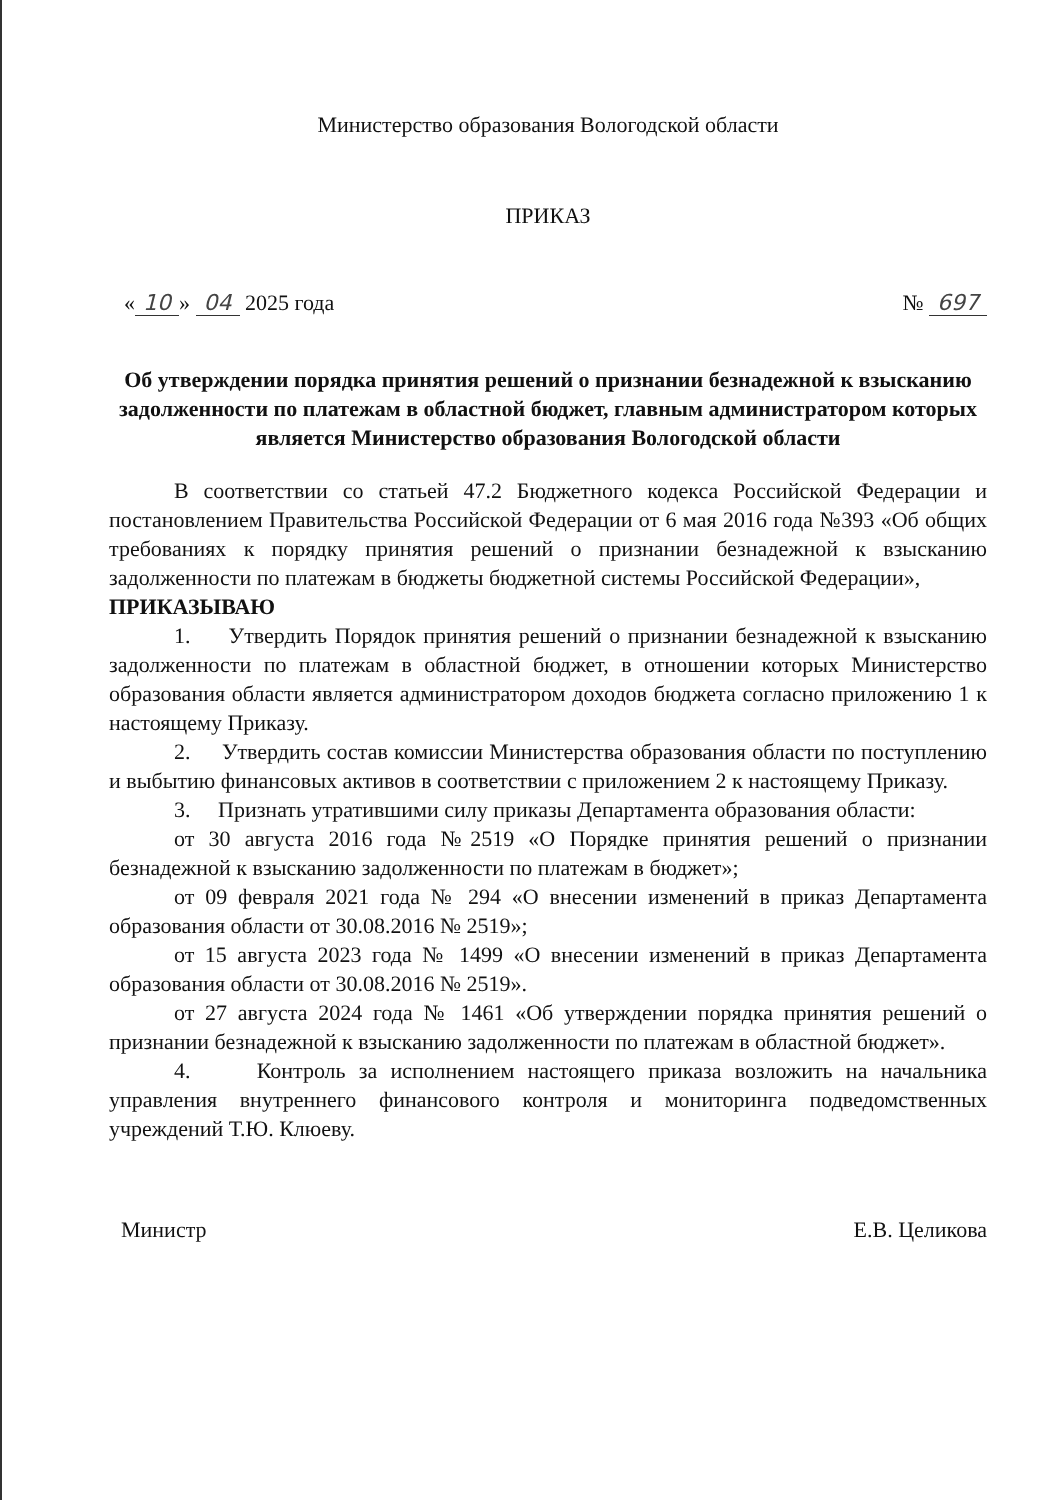Министерство образования Вологодской области
ПРИКАЗ
« 10 » 04 2025 года № 697
Об утверждении порядка принятия решений о признании безнадежной к взысканию задолженности по платежам в областной бюджет, главным администратором которых является Министерство образования Вологодской области
В соответствии со статьей 47.2 Бюджетного кодекса Российской Федерации и постановлением Правительства Российской Федерации от 6 мая 2016 года №393 «Об общих требованиях к порядку принятия решений о признании безнадежной к взысканию задолженности по платежам в бюджеты бюджетной системы Российской Федерации»,
ПРИКАЗЫВАЮ
1. Утвердить Порядок принятия решений о признании безнадежной к взысканию задолженности по платежам в областной бюджет, в отношении которых Министерство образования области является администратором доходов бюджета согласно приложению 1 к настоящему Приказу.
2. Утвердить состав комиссии Министерства образования области по поступлению и выбытию финансовых активов в соответствии с приложением 2 к настоящему Приказу.
3. Признать утратившими силу приказы Департамента образования области:
от 30 августа 2016 года №2519 «О Порядке принятия решений о признании безнадежной к взысканию задолженности по платежам в бюджет»;
от 09 февраля 2021 года № 294 «О внесении изменений в приказ Департамента образования области от 30.08.2016 № 2519»;
от 15 августа 2023 года № 1499 «О внесении изменений в приказ Департамента образования области от 30.08.2016 № 2519».
от 27 августа 2024 года № 1461 «Об утверждении порядка принятия решений о признании безнадежной к взысканию задолженности по платежам в областной бюджет».
4. Контроль за исполнением настоящего приказа возложить на начальника управления внутреннего финансового контроля и мониторинга подведомственных учреждений Т.Ю. Клюеву.
Министр Е.В. Целикова